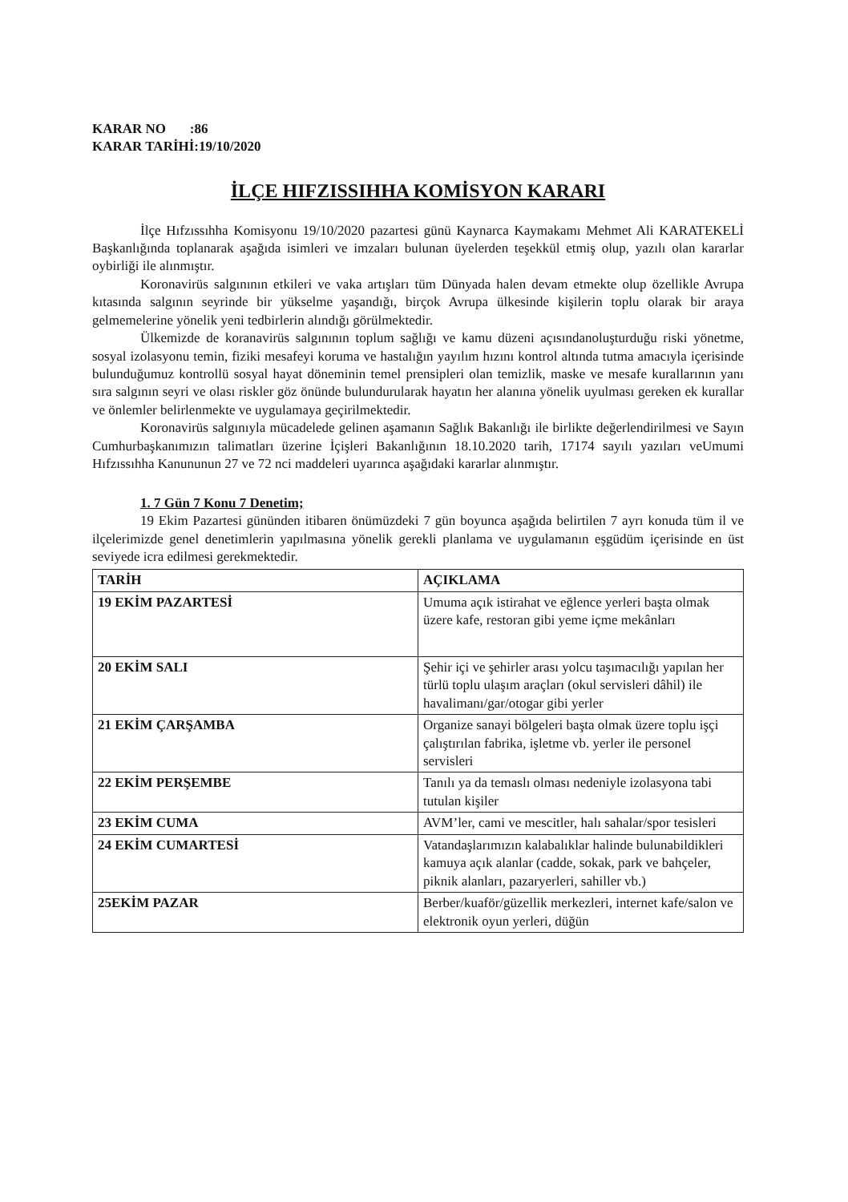KARAR NO :86
KARAR TARİHİ:19/10/2020
İLÇE HIFZISSIHHA KOMİSYON KARARI
İlçe Hıfzıssıhha Komisyonu 19/10/2020 pazartesi günü Kaynarca Kaymakamı Mehmet Ali KARATEKELİ Başkanlığında toplanarak aşağıda isimleri ve imzaları bulunan üyelerden teşekkül etmiş olup, yazılı olan kararlar oybirliği ile alınmıştır.
Koronavirüs salgınının etkileri ve vaka artışları tüm Dünyada halen devam etmekte olup özellikle Avrupa kıtasında salgının seyrinde bir yükselme yaşandığı, birçok Avrupa ülkesinde kişilerin toplu olarak bir araya gelmemelerine yönelik yeni tedbirlerin alındığı görülmektedir.
Ülkemizde de koranavirüs salgınının toplum sağlığı ve kamu düzeni açısındanoluşturduğu riski yönetme, sosyal izolasyonu temin, fiziki mesafeyi koruma ve hastalığın yayılım hızını kontrol altında tutma amacıyla içerisinde bulunduğumuz kontrollü sosyal hayat döneminin temel prensipleri olan temizlik, maske ve mesafe kurallarının yanı sıra salgının seyri ve olası riskler göz önünde bulundurularak hayatın her alanına yönelik uyulması gereken ek kurallar ve önlemler belirlenmekte ve uygulamaya geçirilmektedir.
Koronavirüs salgınıyla mücadelede gelinen aşamanın Sağlık Bakanlığı ile birlikte değerlendirilmesi ve Sayın Cumhurbaşkanımızın talimatları üzerine İçişleri Bakanlığının 18.10.2020 tarih, 17174 sayılı yazıları veUmumi Hıfzıssıhha Kanununun 27 ve 72 nci maddeleri uyarınca aşağıdaki kararlar alınmıştır.
1. 7 Gün 7 Konu 7 Denetim;
19 Ekim Pazartesi gününden itibaren önümüzdeki 7 gün boyunca aşağıda belirtilen 7 ayrı konuda tüm il ve ilçelerimizde genel denetimlerin yapılmasına yönelik gerekli planlama ve uygulamanın eşgüdüm içerisinde en üst seviyede icra edilmesi gerekmektedir.
| TARİH | AÇIKLAMA |
| --- | --- |
| 19 EKİM PAZARTESİ | Umuma açık istirahat ve eğlence yerleri başta olmak üzere kafe, restoran gibi yeme içme mekânları |
| 20 EKİM SALI | Şehir içi ve şehirler arası yolcu taşımacılığı yapılan her türlü toplu ulaşım araçları (okul servisleri dâhil) ile havalimanı/gar/otogar gibi yerler |
| 21 EKİM ÇARŞAMBA | Organize sanayi bölgeleri başta olmak üzere toplu işçi çalıştırılan fabrika, işletme vb. yerler ile personel servisleri |
| 22 EKİM PERŞEMBE | Tanılı ya da temaslı olması nedeniyle izolasyona tabi tutulan kişiler |
| 23 EKİM CUMA | AVM’ler, cami ve mescitler, halı sahalar/spor tesisleri |
| 24 EKİM CUMARTESİ | Vatandaşlarımızın kalabalıklar halinde bulunabildikleri kamuya açık alanlar (cadde, sokak, park ve bahçeler, piknik alanları, pazaryerleri, sahiller vb.) |
| 25EKİM PAZAR | Berber/kuaför/güzellik merkezleri, internet kafe/salon ve elektronik oyun yerleri, düğün |